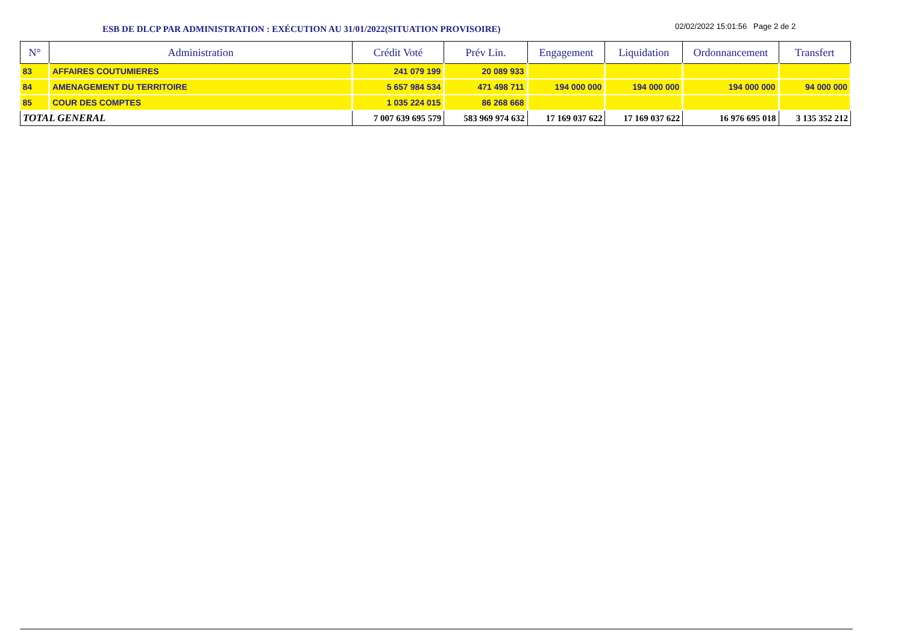ESB DE DLCP PAR ADMINISTRATION : EXÉCUTION AU 31/01/2022(SITUATION PROVISOIRE)
02/02/2022 15:01:56 Page 2 de 2
| N° | Administration | Crédit Voté | Prév Lin. | Engagement | Liquidation | Ordonnancement | Transfert |
| --- | --- | --- | --- | --- | --- | --- | --- |
| 83 | AFFAIRES COUTUMIERES | 241 079 199 | 20 089 933 | | | | |
| 84 | AMENAGEMENT DU TERRITOIRE | 5 657 984 534 | 471 498 711 | 194 000 000 | 194 000 000 | 194 000 000 | 94 000 000 |
| 85 | COUR DES COMPTES | 1 035 224 015 | 86 268 668 | | | | |
| TOTAL GENERAL | | 7 007 639 695 579 | 583 969 974 632 | 17 169 037 622 | 17 169 037 622 | 16 976 695 018 | 3 135 352 212 |